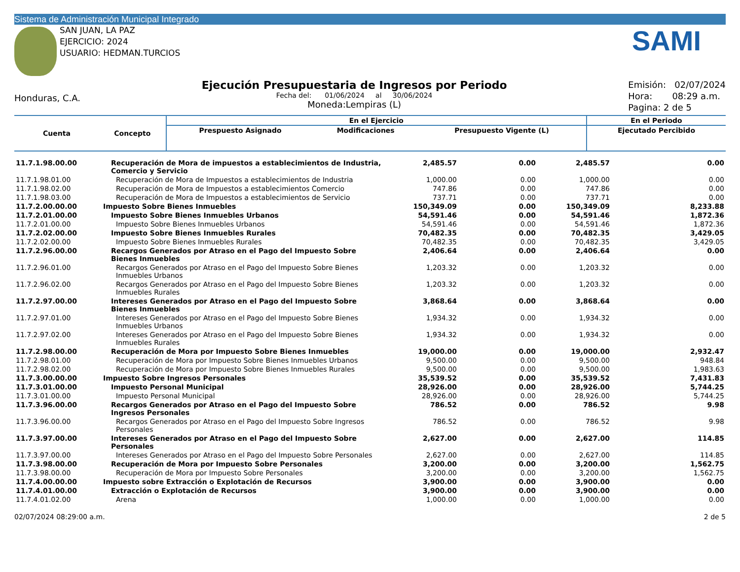Sistema de Administración Municipal Integrado
SAN JUAN, LA PAZ
EJERCICIO: 2024
USUARIO: HEDMAN.TURCIOS
SAMI
Honduras, C.A.
Ejecución Presupuestaria de Ingresos por Periodo
Fecha del: 01/06/2024 al 30/06/2024
Moneda:Lempiras (L)
Emisión: 02/07/2024
Hora: 08:29 a.m.
Pagina: 2 de 5
| Cuenta | Concepto | En el Ejercicio | | | En el Periodo |
| --- | --- | --- | --- | --- | --- |
| | | Prespuesto Asignado | Modificaciones | Presupuesto Vigente (L) | Ejecutado Percibido |
| 11.7.1.98.00.00 | Recuperación de Mora de impuestos a establecimientos de Industria, Comercio y Servicio | 2,485.57 | 0.00 | 2,485.57 | 0.00 |
| 11.7.1.98.01.00 | Recuperación de Mora de Impuestos a establecimientos de Industria | 1,000.00 | 0.00 | 1,000.00 | 0.00 |
| 11.7.1.98.02.00 | Recuperación de Mora de Impuestos a establecimientos Comercio | 747.86 | 0.00 | 747.86 | 0.00 |
| 11.7.1.98.03.00 | Recuperación de Mora de Impuestos a establecimientos de Servicio | 737.71 | 0.00 | 737.71 | 0.00 |
| 11.7.2.00.00.00 | Impuesto Sobre Bienes Inmuebles | 150,349.09 | 0.00 | 150,349.09 | 8,233.88 |
| 11.7.2.01.00.00 | Impuesto Sobre Bienes Inmuebles Urbanos | 54,591.46 | 0.00 | 54,591.46 | 1,872.36 |
| 11.7.2.01.00.00 | Impuesto Sobre Bienes Inmuebles Urbanos | 54,591.46 | 0.00 | 54,591.46 | 1,872.36 |
| 11.7.2.02.00.00 | Impuesto Sobre Bienes Inmuebles Rurales | 70,482.35 | 0.00 | 70,482.35 | 3,429.05 |
| 11.7.2.02.00.00 | Impuesto Sobre Bienes Inmuebles Rurales | 70,482.35 | 0.00 | 70,482.35 | 3,429.05 |
| 11.7.2.96.00.00 | Recargos Generados por Atraso en el Pago del Impuesto Sobre Bienes Inmuebles | 2,406.64 | 0.00 | 2,406.64 | 0.00 |
| 11.7.2.96.01.00 | Recargos Generados por Atraso en el Pago del Impuesto Sobre Bienes Inmuebles Urbanos | 1,203.32 | 0.00 | 1,203.32 | 0.00 |
| 11.7.2.96.02.00 | Recargos Generados por Atraso en el Pago del Impuesto Sobre Bienes Inmuebles Rurales | 1,203.32 | 0.00 | 1,203.32 | 0.00 |
| 11.7.2.97.00.00 | Intereses Generados por Atraso en el Pago del Impuesto Sobre Bienes Inmuebles | 3,868.64 | 0.00 | 3,868.64 | 0.00 |
| 11.7.2.97.01.00 | Intereses Generados por Atraso en el Pago del Impuesto Sobre Bienes Inmuebles Urbanos | 1,934.32 | 0.00 | 1,934.32 | 0.00 |
| 11.7.2.97.02.00 | Intereses Generados por Atraso en el Pago del Impuesto Sobre Bienes Inmuebles Rurales | 1,934.32 | 0.00 | 1,934.32 | 0.00 |
| 11.7.2.98.00.00 | Recuperación de Mora por Impuesto Sobre Bienes Inmuebles | 19,000.00 | 0.00 | 19,000.00 | 2,932.47 |
| 11.7.2.98.01.00 | Recuperación de Mora por Impuesto Sobre Bienes Inmuebles Urbanos | 9,500.00 | 0.00 | 9,500.00 | 948.84 |
| 11.7.2.98.02.00 | Recuperación de Mora por Impuesto Sobre Bienes Inmuebles Rurales | 9,500.00 | 0.00 | 9,500.00 | 1,983.63 |
| 11.7.3.00.00.00 | Impuesto Sobre Ingresos Personales | 35,539.52 | 0.00 | 35,539.52 | 7,431.83 |
| 11.7.3.01.00.00 | Impuesto Personal Municipal | 28,926.00 | 0.00 | 28,926.00 | 5,744.25 |
| 11.7.3.01.00.00 | Impuesto Personal Municipal | 28,926.00 | 0.00 | 28,926.00 | 5,744.25 |
| 11.7.3.96.00.00 | Recargos Generados por Atraso en el Pago del Impuesto Sobre Ingresos Personales | 786.52 | 0.00 | 786.52 | 9.98 |
| 11.7.3.96.00.00 | Recargos Generados por Atraso en el Pago del Impuesto Sobre Ingresos Personales | 786.52 | 0.00 | 786.52 | 9.98 |
| 11.7.3.97.00.00 | Intereses Generados por Atraso en el Pago del Impuesto Sobre Personales | 2,627.00 | 0.00 | 2,627.00 | 114.85 |
| 11.7.3.97.00.00 | Intereses Generados por Atraso en el Pago del Impuesto Sobre Personales | 2,627.00 | 0.00 | 2,627.00 | 114.85 |
| 11.7.3.98.00.00 | Recuperación de Mora por Impuesto Sobre Personales | 3,200.00 | 0.00 | 3,200.00 | 1,562.75 |
| 11.7.3.98.00.00 | Recuperación de Mora por Impuesto Sobre Personales | 3,200.00 | 0.00 | 3,200.00 | 1,562.75 |
| 11.7.4.00.00.00 | Impuesto sobre Extracción o Explotación de Recursos | 3,900.00 | 0.00 | 3,900.00 | 0.00 |
| 11.7.4.01.00.00 | Extracción o Explotación de Recursos | 3,900.00 | 0.00 | 3,900.00 | 0.00 |
| 11.7.4.01.02.00 | Arena | 1,000.00 | 0.00 | 1,000.00 | 0.00 |
02/07/2024 08:29:00 a.m. 2 de 5